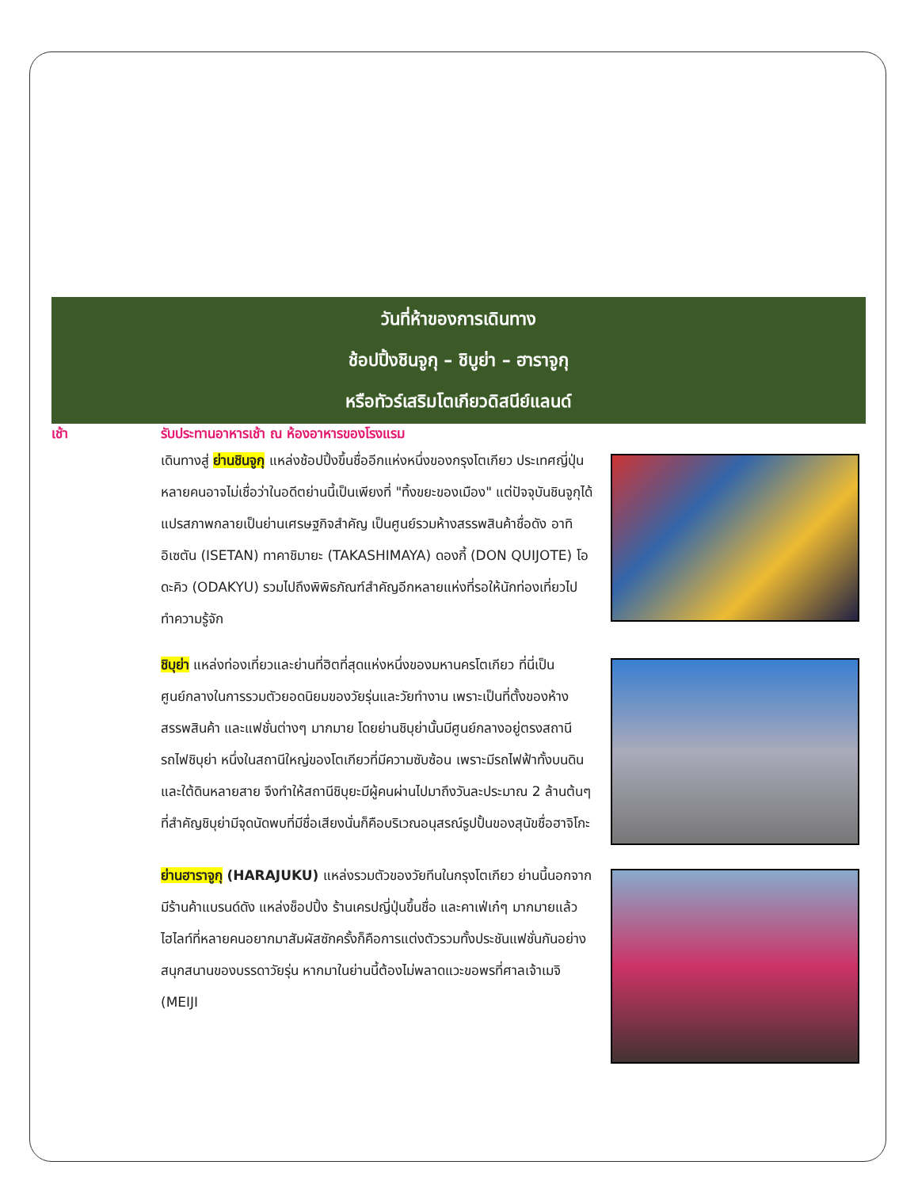วันที่ห้าของการเดินทาง
ช้อปปิ้งชินจูกุ – ชิบูย่า – ฮาราจูกุ
หรือทัวร์เสริมโตเกียวดิสนีย์แลนด์
เช้า รับประทานอาหารเช้า ณ ห้องอาหารของโรงแรม
เดินทางสู่ ย่านชินจูกุ แหล่งช้อปปิ้งขึ้นชื่ออีกแห่งหนึ่งของกรุงโตเกียว ประเทศญี่ปุ่น หลายคนอาจไม่เชื่อว่าในอดีตย่านนี้เป็นเพียงที่ "ทิ้งขยะของเมือง" แต่ปัจจุบันชินจูกุได้แปรสภาพกลายเป็นย่านเศรษฐกิจสำคัญ เป็นศูนย์รวมห้างสรรพสินค้าชื่อดัง อาทิ อิเซตัน (ISETAN) ทาคาชิมายะ (TAKASHIMAYA) ดองกี้ (DON QUIJOTE) โอดะคิว (ODAKYU) รวมไปถึงพิพิธภัณฑ์สำคัญอีกหลายแห่งที่รอให้นักท่องเที่ยวไปทำความรู้จัก
ชิบุย่า แหล่งท่องเที่ยวและย่านที่ฮิตที่สุดแห่งหนึ่งของมหานครโตเกียว ที่นี่เป็นศูนย์กลางในการรวมตัวยอดนิยมของวัยรุ่นและวัยทำงาน เพราะเป็นที่ตั้งของห้างสรรพสินค้า และแฟชั่นต่างๆ มากมาย โดยย่านชิบุย่านั้นมีศูนย์กลางอยู่ตรงสถานีรถไฟชิบุย่า หนึ่งในสถานีใหญ่ของโตเกียวที่มีความซับซ้อน เพราะมีรถไฟฟ้าทั้งบนดินและใต้ดินหลายสาย จึงทำให้สถานีชิบุยะมีผู้คนผ่านไปมาถึงวันละประมาณ 2 ล้านต้นๆ ที่สำคัญชิบุย่ามีจุดนัดพบที่มีชื่อเสียงนั่นก็คือบริเวณอนุสรณ์รูปปั้นของสุนัขชื่อฮาจิโกะ
ย่านฮาราจูกุ (HARAJUKU) แหล่งรวมตัวของวัยทีนในกรุงโตเกียว ย่านนี้นอกจากมีร้านค้าแบรนด์ดัง แหล่งช็อปปิ้ง ร้านเครปญี่ปุ่นขึ้นชื่อ และคาเฟ่เก๋ๆ มากมายแล้ว ไฮไลท์ที่หลายคนอยากมาสัมผัสซักครั้งก็คือการแต่งตัวรวมทั้งประชันแฟชั่นกันอย่างสนุกสนานของบรรดาวัยรุ่น หากมาในย่านนี้ต้องไม่พลาดแวะขอพรที่ศาลเจ้าเมจิ (MEIJI